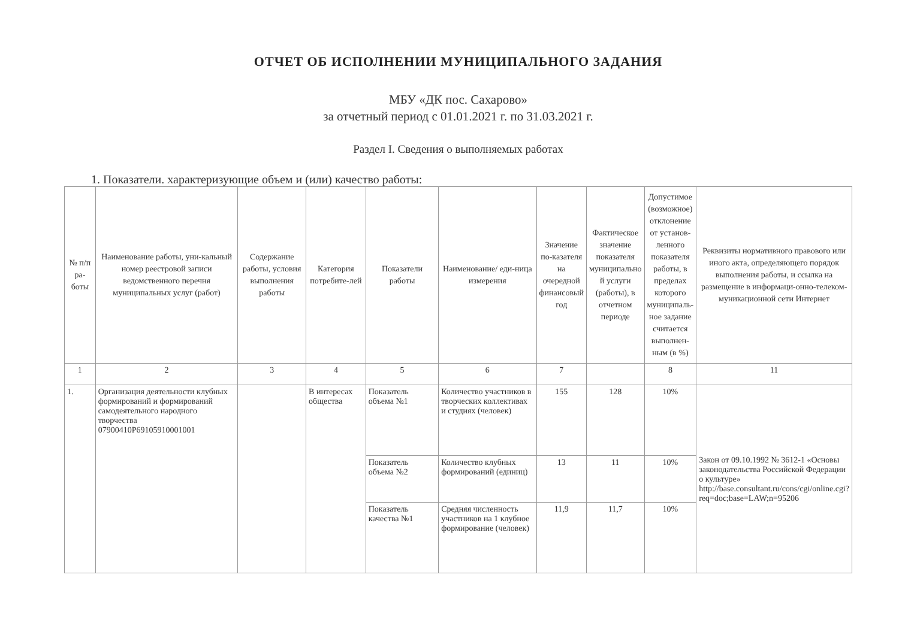ОТЧЕТ ОБ ИСПОЛНЕНИИ МУНИЦИПАЛЬНОГО ЗАДАНИЯ
МБУ «ДК пос. Сахарово»
за отчетный период с 01.01.2021 г. по 31.03.2021 г.
Раздел I. Сведения о выполняемых работах
1. Показатели. характеризующие объем и (или) качество работы:
| № п/п ра-боты | Наименование работы, уни-кальный номер реестровой записи ведомственного перечня муниципальных услуг (работ) | Содержание работы, условия выполнения работы | Категория потребите-лей | Показатели работы | Наименование/ еди-ница измерения | Значение по-казателя на очередной финансовый год | Фактическое значение показателя муниципально й услуги (работы), в отчетном периоде | Допустимое (возможное) отклонение от установ-ленного показателя работы, в пределах которого муниципаль-ное задание считается выполнен-ным (в %) | Реквизиты нормативного правового или иного акта, определяющего порядок выполнения работы, и ссылка на размещение в информаци-онно-телеком-муникационной сети Интернет |
| --- | --- | --- | --- | --- | --- | --- | --- | --- | --- |
| 1 | 2 | 3 | 4 | 5 | 6 | 7 | | 8 | 11 |
| 1. | Организация деятельности клубных формирований и формирований самодеятельного народного творчества 07900410Р69105910001001 | | В интересах общества | Показатель объема №1 | Количество участников в творческих коллективах и студиях (человек) | 155 | 128 | 10% | Закон от 09.10.1992 № 3612-1 «Основы законодательства Российской Федерации о культуре» http://base.consultant.ru/cons/cgi/online.cgi?req=doc;base=LAW;n=95206 |
| | | | | Показатель объема №2 | Количество клубных формирований (единиц) | 13 | 11 | 10% | |
| | | | | Показатель качества №1 | Средняя численность участников на 1 клубное формирование (человек) | 11,9 | 11,7 | 10% | |